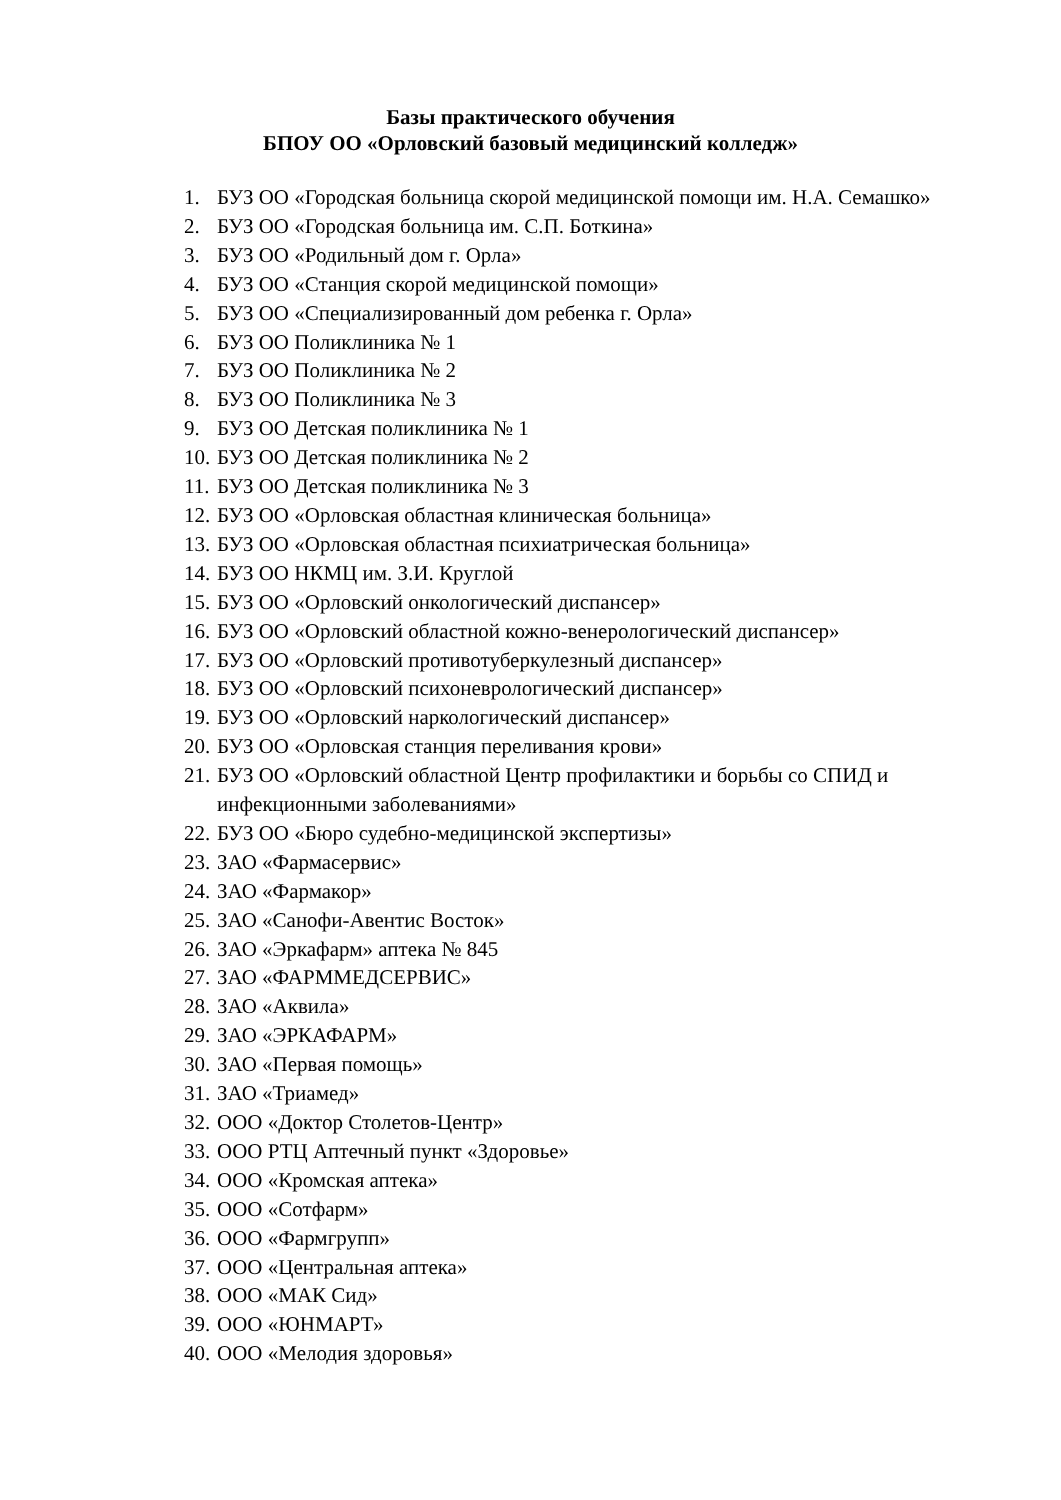Базы практического обучения
БПОУ ОО «Орловский базовый медицинский колледж»
1. БУЗ ОО «Городская больница скорой медицинской помощи им. Н.А. Семашко»
2. БУЗ ОО «Городская больница им. С.П. Боткина»
3. БУЗ ОО «Родильный дом г. Орла»
4. БУЗ ОО «Станция скорой медицинской помощи»
5. БУЗ ОО «Специализированный дом ребенка г. Орла»
6. БУЗ ОО Поликлиника № 1
7. БУЗ ОО Поликлиника № 2
8. БУЗ ОО Поликлиника № 3
9. БУЗ ОО Детская поликлиника № 1
10. БУЗ ОО Детская поликлиника № 2
11. БУЗ ОО Детская поликлиника № 3
12. БУЗ ОО «Орловская областная клиническая больница»
13. БУЗ ОО «Орловская областная психиатрическая больница»
14. БУЗ ОО НКМЦ им. З.И. Круглой
15. БУЗ ОО «Орловский онкологический диспансер»
16. БУЗ ОО «Орловский областной кожно-венерологический диспансер»
17. БУЗ ОО «Орловский противотуберкулезный диспансер»
18. БУЗ ОО «Орловский психоневрологический диспансер»
19. БУЗ ОО «Орловский наркологический диспансер»
20. БУЗ ОО «Орловская станция переливания крови»
21. БУЗ ОО «Орловский областной Центр профилактики и борьбы со СПИД и инфекционными заболеваниями»
22. БУЗ ОО «Бюро судебно-медицинской экспертизы»
23. ЗАО «Фармасервис»
24. ЗАО «Фармакор»
25. ЗАО «Санофи-Авентис Восток»
26. ЗАО «Эркафарм» аптека № 845
27. ЗАО «ФАРММЕДСЕРВИС»
28. ЗАО «Аквила»
29. ЗАО «ЭРКАФАРМ»
30. ЗАО «Первая помощь»
31. ЗАО «Триамед»
32. ООО «Доктор Столетов-Центр»
33. ООО РТЦ Аптечный пункт «Здоровье»
34. ООО «Кромская аптека»
35. ООО «Сотфарм»
36. ООО «Фармгрупп»
37. ООО «Центральная аптека»
38. ООО «МАК Сид»
39. ООО «ЮНМАРТ»
40. ООО «Мелодия здоровья»